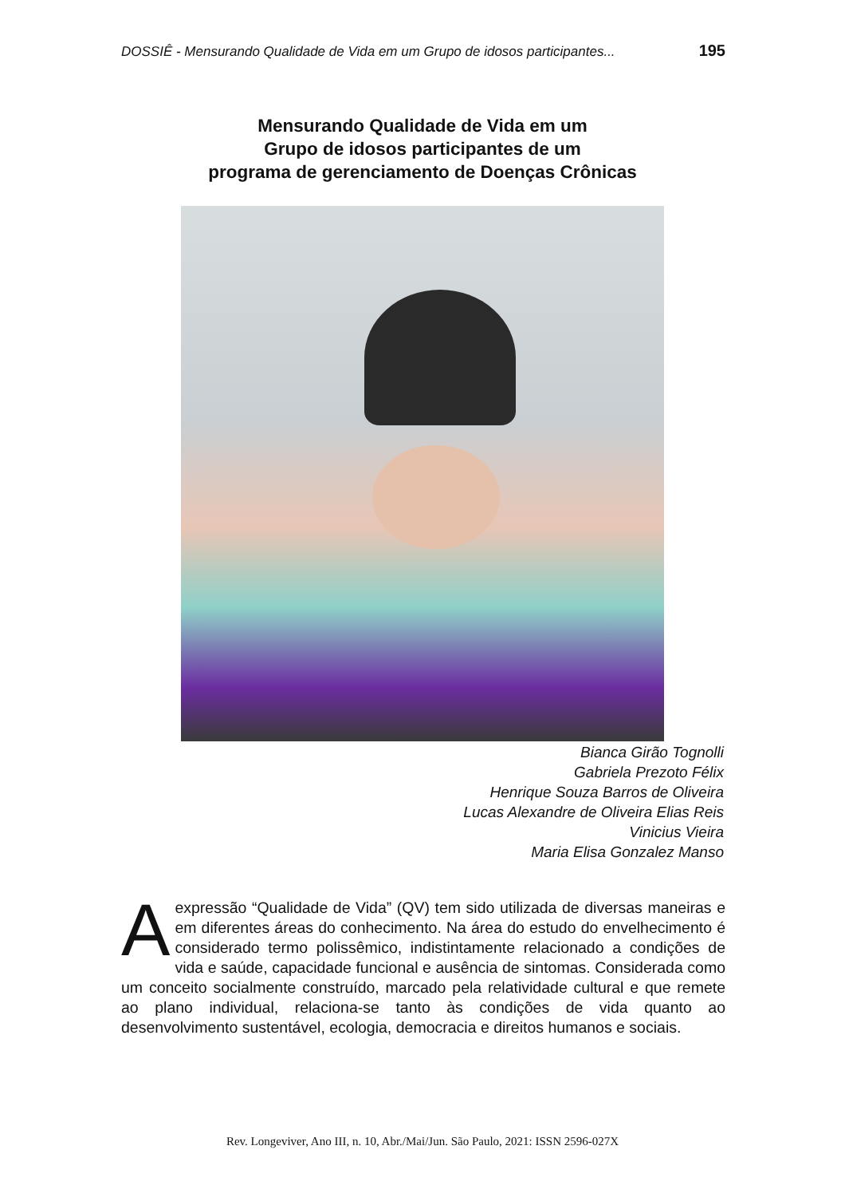DOSSIÊ - Mensurando Qualidade de Vida em um Grupo de idosos participantes... 195
Mensurando Qualidade de Vida em um
Grupo de idosos participantes de um
programa de gerenciamento de Doenças Crônicas
Bianca Girão Tognolli
Gabriela Prezoto Félix
Henrique Souza Barros de Oliveira
Lucas Alexandre de Oliveira Elias Reis
Vinicius Vieira
Maria Elisa Gonzalez Manso
A expressão “Qualidade de Vida” (QV) tem sido utilizada de diversas maneiras e em diferentes áreas do conhecimento. Na área do estudo do envelhecimento é considerado termo polissêmico, indistintamente relacionado a condições de vida e saúde, capacidade funcional e ausência de sintomas. Considerada como um conceito socialmente construído, marcado pela relatividade cultural e que remete ao plano individual, relaciona-se tanto às condições de vida quanto ao desenvolvimento sustentável, ecologia, democracia e direitos humanos e sociais.
Rev. Longeviver, Ano III, n. 10, Abr./Mai/Jun. São Paulo, 2021: ISSN 2596-027X